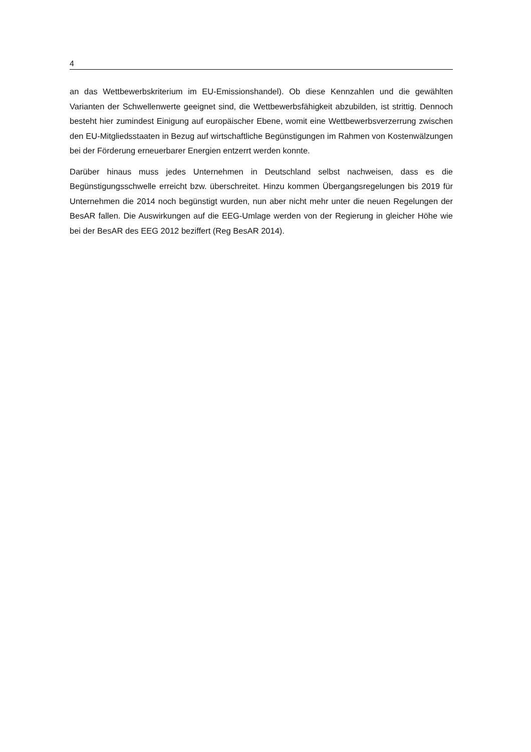4
an das Wettbewerbskriterium im EU-Emissionshandel). Ob diese Kennzahlen und die gewählten Varianten der Schwellenwerte geeignet sind, die Wettbewerbsfähigkeit abzubilden, ist strittig. Dennoch besteht hier zumindest Einigung auf europäischer Ebene, womit eine Wettbewerbsverzerrung zwischen den EU-Mitgliedsstaaten in Bezug auf wirtschaftliche Begünstigungen im Rahmen von Kostenwälzungen bei der Förderung erneuerbarer Energien entzerrt werden konnte.
Darüber hinaus muss jedes Unternehmen in Deutschland selbst nachweisen, dass es die Begünstigungsschwelle erreicht bzw. überschreitet. Hinzu kommen Übergangsregelungen bis 2019 für Unternehmen die 2014 noch begünstigt wurden, nun aber nicht mehr unter die neuen Regelungen der BesAR fallen. Die Auswirkungen auf die EEG-Umlage werden von der Regierung in gleicher Höhe wie bei der BesAR des EEG 2012 beziffert (Reg BesAR 2014).